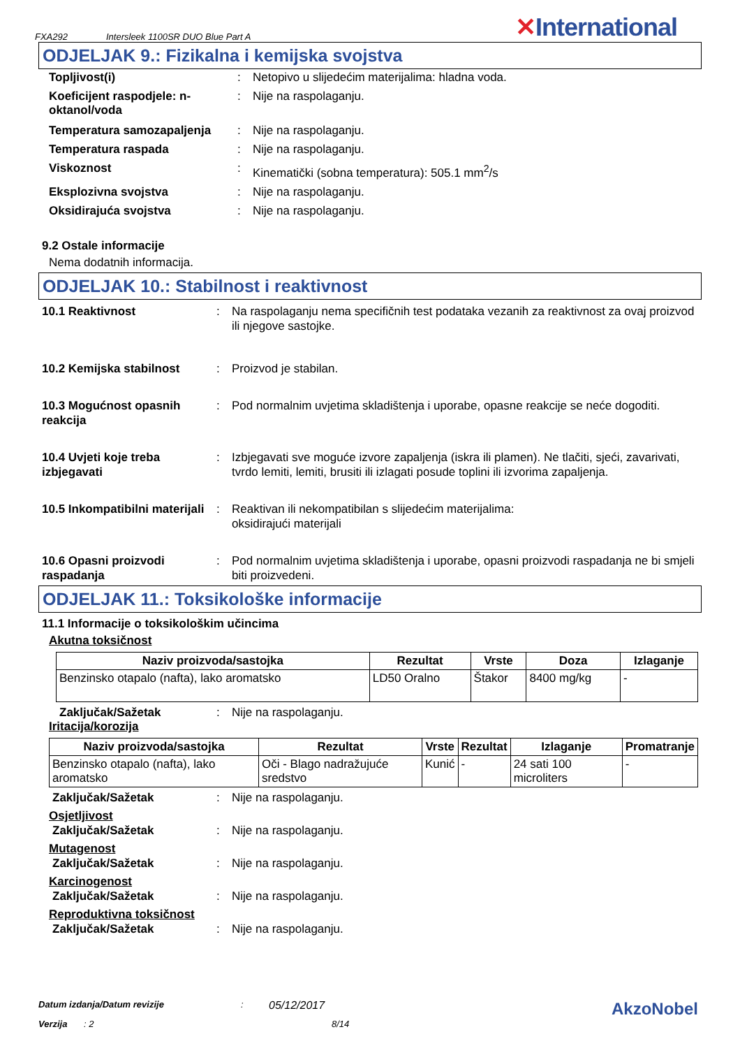FXA292 Intersleek 1100SR DUO Blue Part A
✕International
ODJELJAK 9.: Fizikalna i kemijska svojstva
Topljivost(i) : Netopivo u slijedećim materijalima: hladna voda.
Koeficijent raspodjele: n-oktanol/voda
: Nije na raspolaganju.
Temperatura samozapaljenja : Nije na raspolaganju.
Temperatura raspada : Nije na raspolaganju.
Viskoznost : Kinematički (sobna temperatura): 505.1 mm<sup>2</sup>/s
Eksplozivna svojstva : Nije na raspolaganju.
Oksidirajuća svojstva : Nije na raspolaganju.
9.2 Ostale informacije
Nema dodatnih informacija.
ODJELJAK 10.: Stabilnost i reaktivnost
10.1 Reaktivnost : Na raspolaganju nema specifičnih test podataka vezanih za reaktivnost za ovaj proizvod ili njegove sastojke.
10.2 Kemijska stabilnost : Proizvod je stabilan.
10.3 Mogućnost opasnih reakcija
: Pod normalnim uvjetima skladištenja i uporabe, opasne reakcije se neće dogoditi.
10.4 Uvjeti koje treba izbjegavati
: Izbjegavati sve moguće izvore zapaljenja (iskra ili plamen). Ne tlačiti, sjeći, zavarivati, tvrdo lemiti, lemiti, brusiti ili izlagati posude toplini ili izvorima zapaljenja.
10.5 Inkompatibilni materijali
: Reaktivan ili nekompatibilan s slijedećim materijalima:
oksidirajući materijali
10.6 Opasni proizvodi raspadanja
: Pod normalnim uvjetima skladištenja i uporabe, opasni proizvodi raspadanja ne bi smjeli biti proizvedeni.
ODJELJAK 11.: Toksikološke informacije
11.1 Informacije o toksikološkim učincima
Akutna toksičnost
| Naziv proizvoda/sastojka | Rezultat | Vrste | Doza | Izlaganje |
| --- | --- | --- | --- | --- |
| Benzinsko otapalo (nafta), lako aromatsko | LD50 Oralno | Štakor | 8400 mg/kg | - |
Zaključak/Sažetak : Nije na raspolaganju.
Iritacija/korozija
| Naziv proizvoda/sastojka | Rezultat | Vrste | Rezultat | Izlaganje | Promatranje |
| --- | --- | --- | --- | --- | --- |
| Benzinsko otapalo (nafta), lako aromatsko | Oči - Blago nadražujuće sredstvo | Kunić | - | 24 sati 100 microliters | - |
Zaključak/Sažetak : Nije na raspolaganju.
Osjetljivost
Zaključak/Sažetak : Nije na raspolaganju.
Mutagenost
Zaključak/Sažetak : Nije na raspolaganju.
Karcinogenost
Zaključak/Sažetak : Nije na raspolaganju.
Reproduktivna toksičnost
Zaključak/Sažetak : Nije na raspolaganju.
Datum izdanja/Datum revizije: 05/12/2017 AkzoNobel
Verzija: 2 8/14